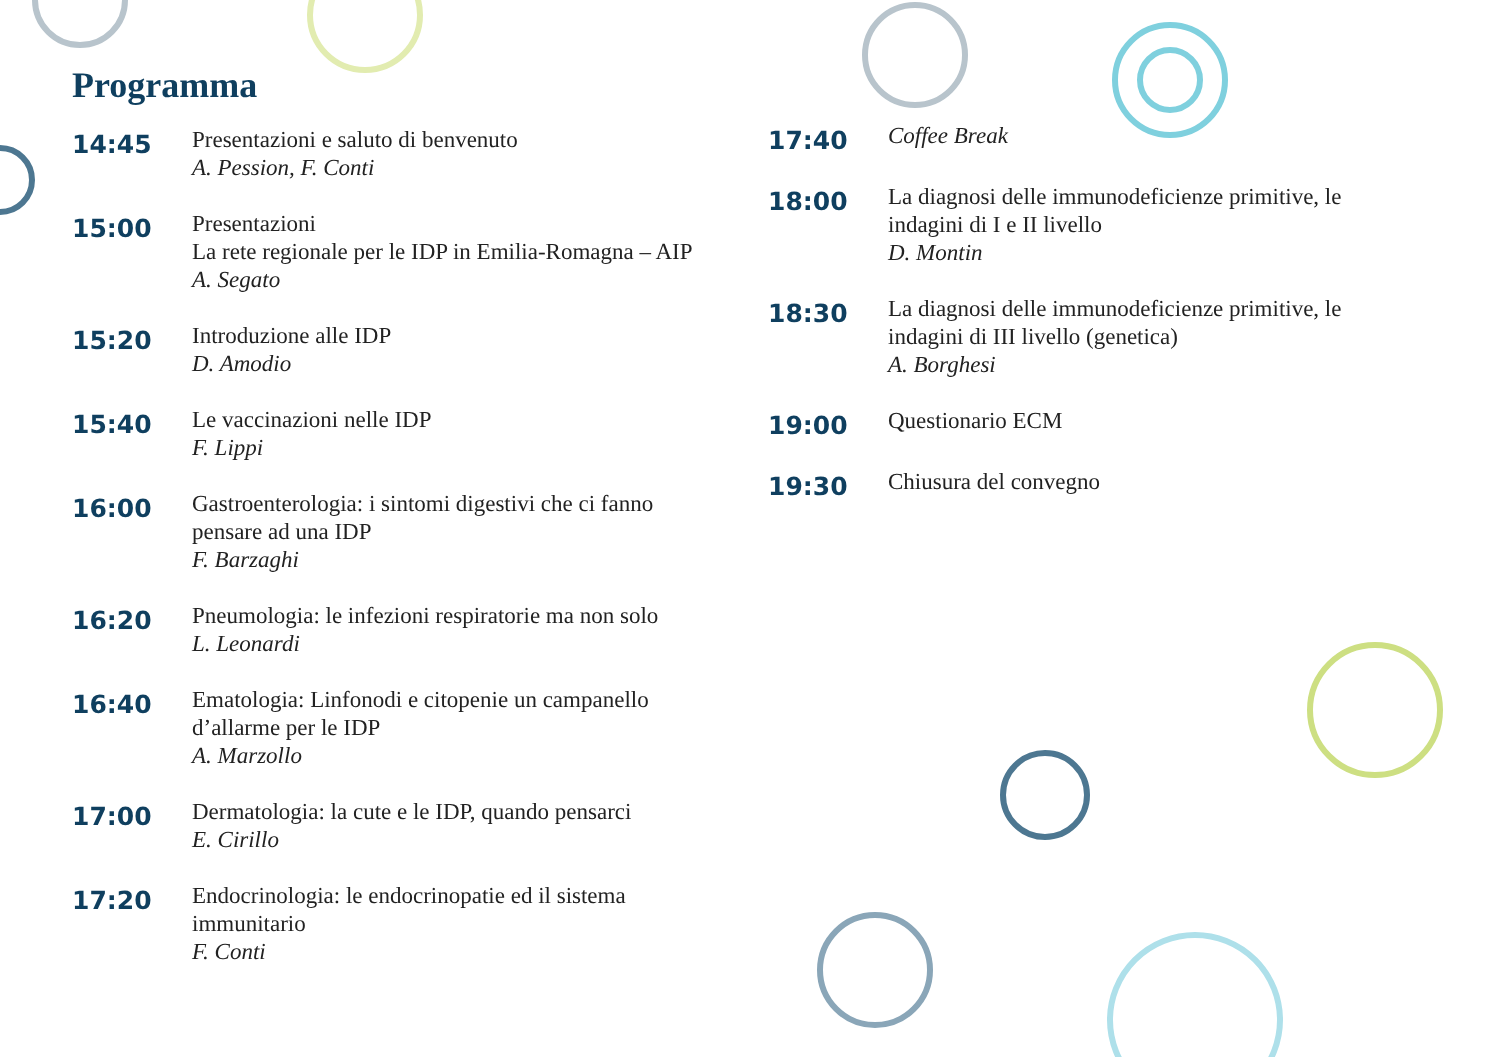Programma
14:45
Presentazioni e saluto di benvenuto
A. Pession, F. Conti
15:00
Presentazioni
La rete regionale per le IDP in Emilia-Romagna – AIP
A. Segato
15:20
Introduzione alle IDP
D. Amodio
15:40
Le vaccinazioni nelle IDP
F. Lippi
16:00
Gastroenterologia: i sintomi digestivi che ci fanno pensare ad una IDP
F. Barzaghi
16:20
Pneumologia: le infezioni respiratorie ma non solo
L. Leonardi
16:40
Ematologia: Linfonodi e citopenie un campanello d’allarme per le IDP
A. Marzollo
17:00
Dermatologia: la cute e le IDP, quando pensarci
E. Cirillo
17:20
Endocrinologia: le endocrinopatie ed il sistema immunitario
F. Conti
17:40
Coffee Break
18:00
La diagnosi delle immunodeficienze primitive, le indagini di I e II livello
D. Montin
18:30
La diagnosi delle immunodeficienze primitive, le indagini di III livello (genetica)
A. Borghesi
19:00
Questionario ECM
19:30
Chiusura del convegno